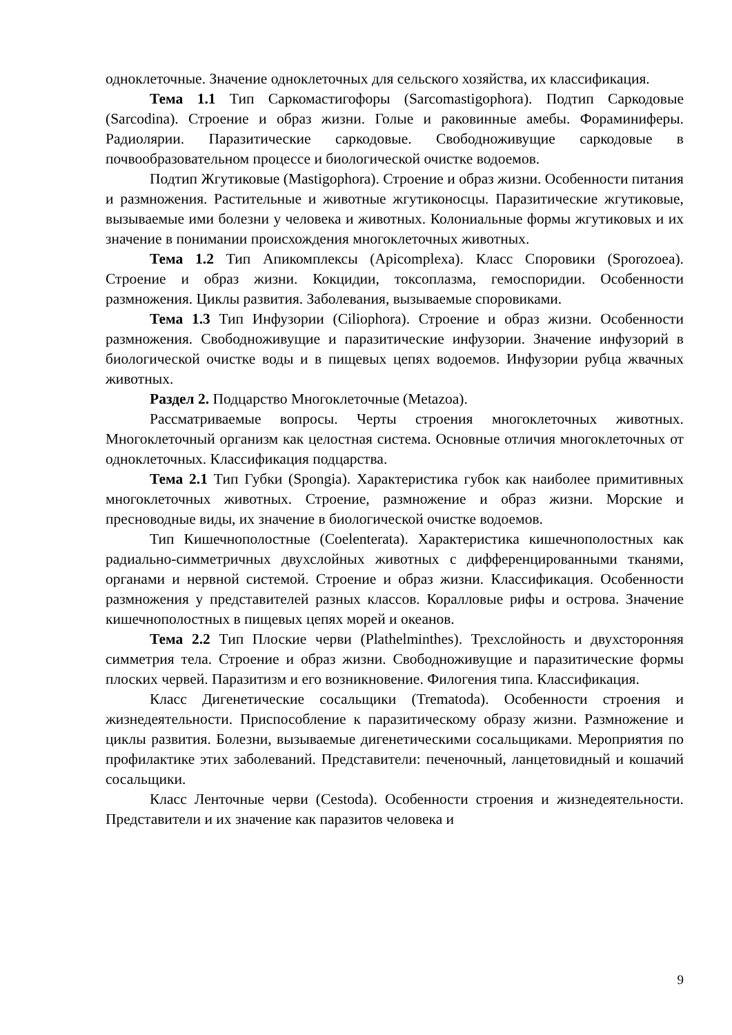одноклеточные. Значение одноклеточных для сельского хозяйства, их классификация.
Тема 1.1 Тип Саркомастигофоры (Sarcomastigophora). Подтип Саркодовые (Sarcodina). Строение и образ жизни. Голые и раковинные амебы. Фораминиферы. Радиолярии. Паразитические саркодовые. Свободноживущие саркодовые в почвообразовательном процессе и биологической очистке водоемов.
Подтип Жгутиковые (Mastigophora). Строение и образ жизни. Особенности питания и размножения. Растительные и животные жгутиконосцы. Паразитические жгутиковые, вызываемые ими болезни у человека и животных. Колониальные формы жгутиковых и их значение в понимании происхождения многоклеточных животных.
Тема 1.2 Тип Апикомплексы (Apicomplexa). Класс Споровики (Sporozoea). Строение и образ жизни. Кокцидии, токсоплазма, гемоспоридии. Особенности размножения. Циклы развития. Заболевания, вызываемые споровиками.
Тема 1.3 Тип Инфузории (Ciliophora). Строение и образ жизни. Особенности размножения. Свободноживущие и паразитические инфузории. Значение инфузорий в биологической очистке воды и в пищевых цепях водоемов. Инфузории рубца жвачных животных.
Раздел 2. Подцарство Многоклеточные (Metazoa).
Рассматриваемые вопросы. Черты строения многоклеточных животных. Многоклеточный организм как целостная система. Основные отличия многоклеточных от одноклеточных. Классификация подцарства.
Тема 2.1 Тип Губки (Spongia). Характеристика губок как наиболее примитивных многоклеточных животных. Строение, размножение и образ жизни. Морские и пресноводные виды, их значение в биологической очистке водоемов.
Тип Кишечнополостные (Coelenterata). Характеристика кишечнополостных как радиально-симметричных двухслойных животных с дифференцированными тканями, органами и нервной системой. Строение и образ жизни. Классификация. Особенности размножения у представителей разных классов. Коралловые рифы и острова. Значение кишечнополостных в пищевых цепях морей и океанов.
Тема 2.2 Тип Плоские черви (Plathelminthes). Трехслойность и двухсторонняя симметрия тела. Строение и образ жизни. Свободноживущие и паразитические формы плоских червей. Паразитизм и его возникновение. Филогения типа. Классификация.
Класс Дигенетические сосальщики (Trematoda). Особенности строения и жизнедеятельности. Приспособление к паразитическому образу жизни. Размножение и циклы развития. Болезни, вызываемые дигенетическими сосальщиками. Мероприятия по профилактике этих заболеваний. Представители: печеночный, ланцетовидный и кошачий сосальщики.
Класс Ленточные черви (Cestoda). Особенности строения и жизнедеятельности. Представители и их значение как паразитов человека и
9